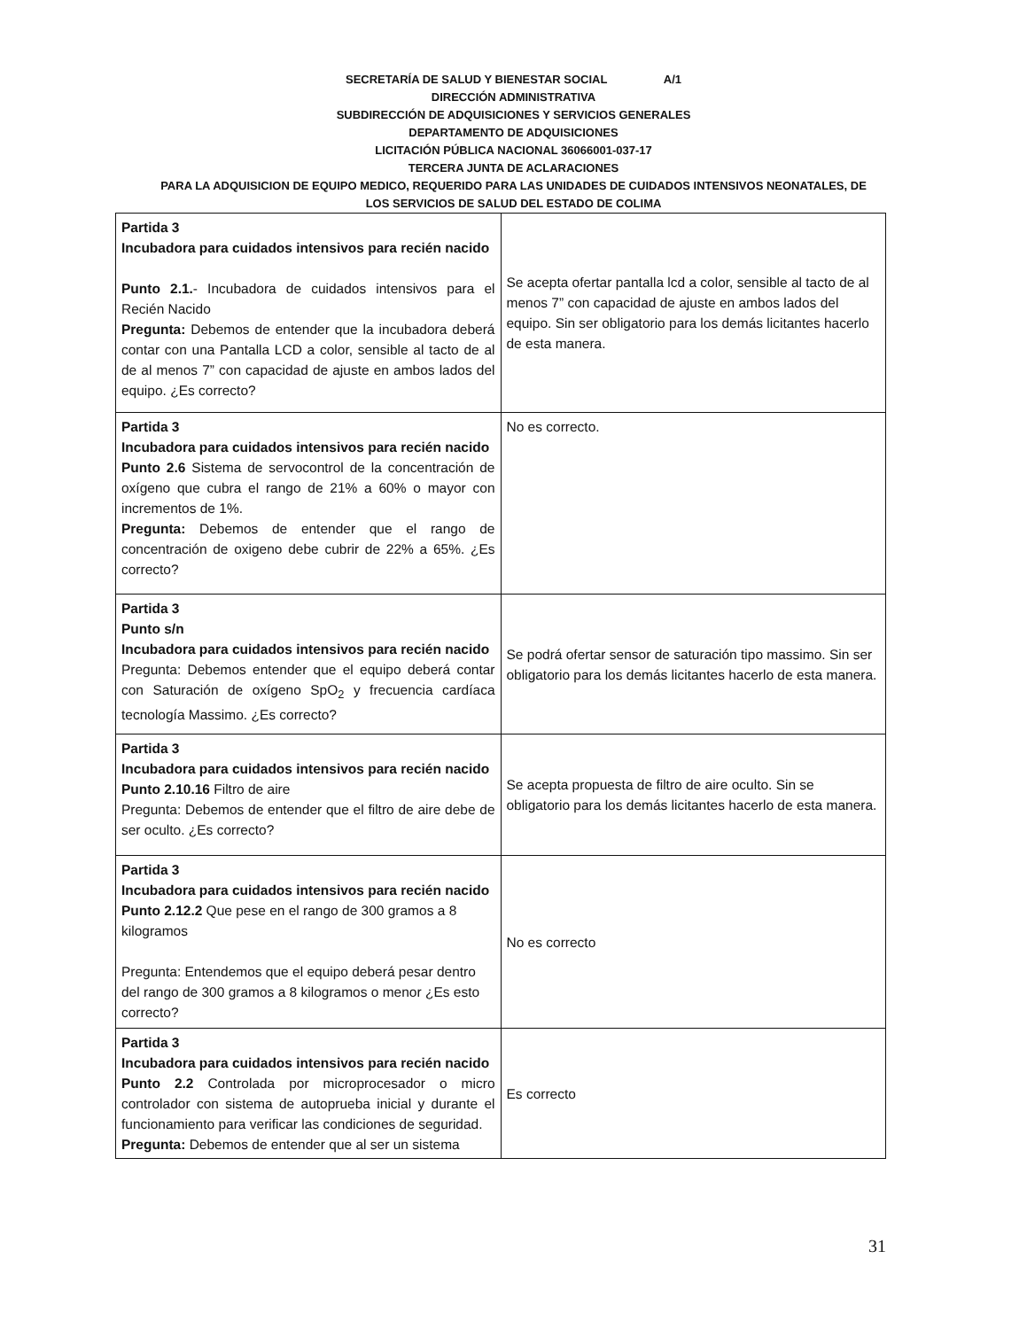SECRETARÍA DE SALUD Y BIENESTAR SOCIAL A/1
DIRECCIÓN ADMINISTRATIVA
SUBDIRECCIÓN DE ADQUISICIONES Y SERVICIOS GENERALES
DEPARTAMENTO DE ADQUISICIONES
LICITACIÓN PÚBLICA NACIONAL 36066001-037-17
TERCERA JUNTA DE ACLARACIONES
PARA LA ADQUISICION DE EQUIPO MEDICO, REQUERIDO PARA LAS UNIDADES DE CUIDADOS INTENSIVOS NEONATALES, DE
LOS SERVICIOS DE SALUD DEL ESTADO DE COLIMA
| Partida 3 Incubadora para cuidados intensivos para recién nacido Punto 2.1. - Incubadora de cuidados intensivos para el Recién Nacido Pregunta: Debemos de entender que la incubadora deberá contar con una Pantalla LCD a color, sensible al tacto de al de al menos 7” con capacidad de ajuste en ambos lados del equipo. ¿Es correcto? | Se acepta ofertar pantalla lcd a color, sensible al tacto de al menos 7” con capacidad de ajuste en ambos lados del equipo. Sin ser obligatorio para los demás licitantes hacerlo de esta manera. |
| Partida 3 Incubadora para cuidados intensivos para recién nacido Punto 2.6 Sistema de servocontrol de la concentración de oxígeno que cubra el rango de 21% a 60% o mayor con incrementos de 1%. Pregunta: Debemos de entender que el rango de concentración de oxigeno debe cubrir de 22% a 65%. ¿Es correcto? | No es correcto. |
| Partida 3 Punto s/n Incubadora para cuidados intensivos para recién nacido Pregunta: Debemos entender que el equipo deberá contar con Saturación de oxígeno SpO<sub>2</sub> y frecuencia cardíaca tecnología Massimo. ¿Es correcto? | Se podrá ofertar sensor de saturación tipo massimo. Sin ser obligatorio para los demás licitantes hacerlo de esta manera. |
| Partida 3 Incubadora para cuidados intensivos para recién nacido Punto 2.10.16 Filtro de aire Pregunta: Debemos de entender que el filtro de aire debe de ser oculto. ¿Es correcto? | Se acepta propuesta de filtro de aire oculto. Sin se obligatorio para los demás licitantes hacerlo de esta manera. |
| Partida 3 Incubadora para cuidados intensivos para recién nacido Punto 2.12.2 Que pese en el rango de 300 gramos a 8 kilogramos Pregunta: Entendemos que el equipo deberá pesar dentro del rango de 300 gramos a 8 kilogramos o menor ¿Es esto correcto? | No es correcto |
| Partida 3 Incubadora para cuidados intensivos para recién nacido Punto 2.2 Controlada por microprocesador o micro controlador con sistema de autoprueba inicial y durante el funcionamiento para verificar las condiciones de seguridad. Pregunta: Debemos de entender que al ser un sistema | Es correcto |
31